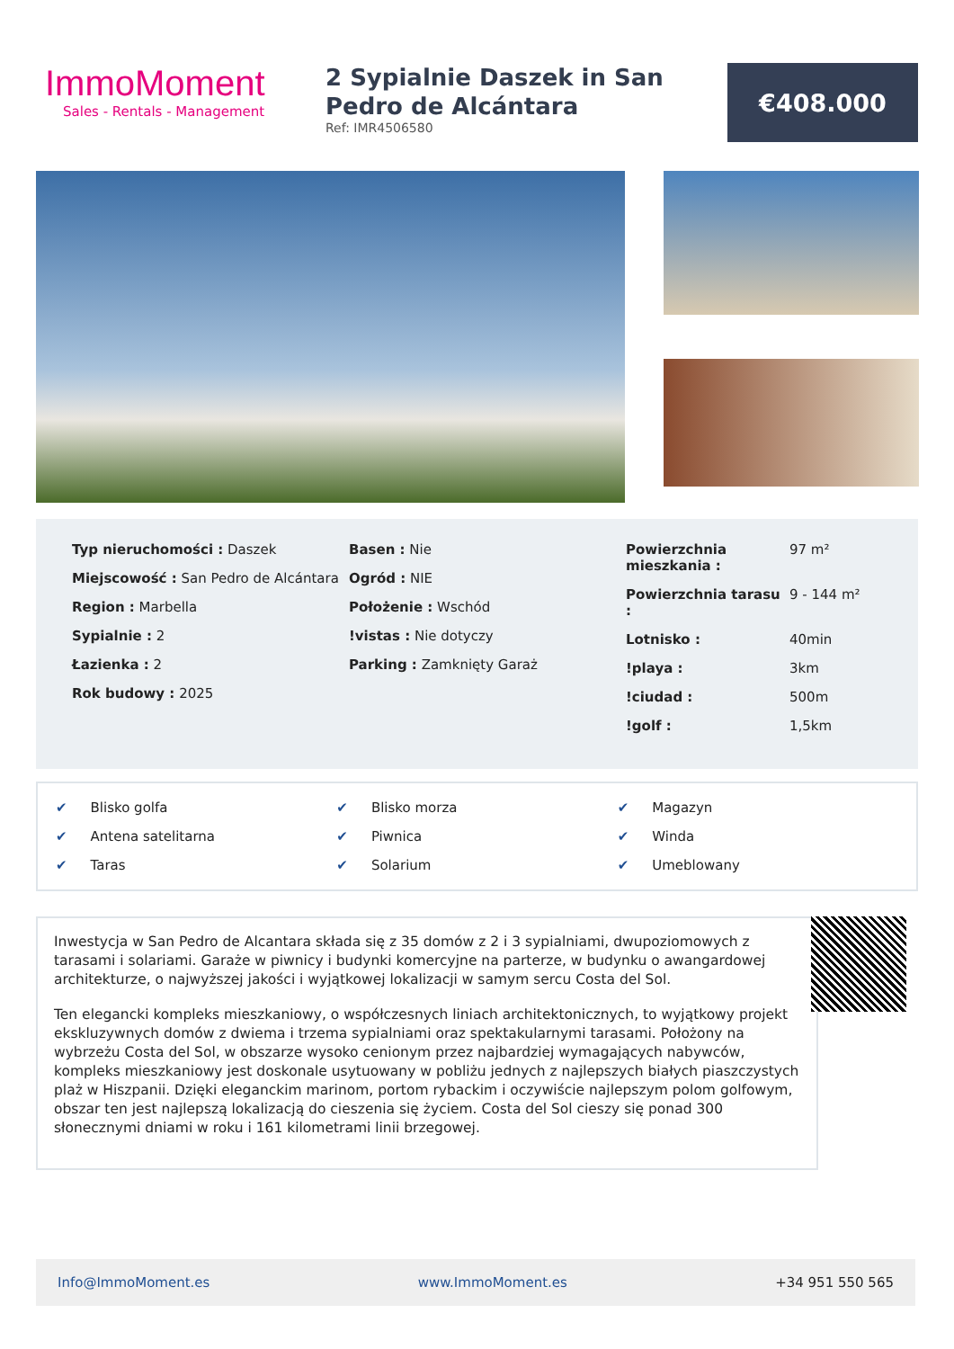ImmoMoment
Sales - Rentals - Management
2 Sypialnie Daszek in San Pedro de Alcántara
Ref: IMR4506580
€408.000
Typ nieruchomości : Daszek
Miejscowość : San Pedro de Alcántara
Region : Marbella
Sypialnie : 2
Łazienka : 2
Rok budowy : 2025
Basen : Nie
Ogród : NIE
Położenie : Wschód
!vistas : Nie dotyczy
Parking : Zamknięty Garaż
| Powierzchnia mieszkania : | 97 m² |
| Powierzchnia tarasu : | 9 - 144 m² |
| Lotnisko : | 40min |
| !playa : | 3km |
| !ciudad : | 500m |
| !golf : | 1,5km |
✔ Blisko golfa
✔ Blisko morza
✔ Magazyn
✔ Antena satelitarna
✔ Piwnica
✔ Winda
✔ Taras
✔ Solarium
✔ Umeblowany
Inwestycja w San Pedro de Alcantara składa się z 35 domów z 2 i 3 sypialniami, dwupoziomowych z tarasami i solariami. Garaże w piwnicy i budynki komercyjne na parterze, w budynku o awangardowej architekturze, o najwyższej jakości i wyjątkowej lokalizacji w samym sercu Costa del Sol.
Ten elegancki kompleks mieszkaniowy, o współczesnych liniach architektonicznych, to wyjątkowy projekt ekskluzywnych domów z dwiema i trzema sypialniami oraz spektakularnymi tarasami. Położony na wybrzeżu Costa del Sol, w obszarze wysoko cenionym przez najbardziej wymagających nabywców, kompleks mieszkaniowy jest doskonale usytuowany w pobliżu jednych z najlepszych białych piaszczystych plaż w Hiszpanii. Dzięki eleganckim marinom, portom rybackim i oczywiście najlepszym polom golfowym, obszar ten jest najlepszą lokalizacją do cieszenia się życiem. Costa del Sol cieszy się ponad 300 słonecznymi dniami w roku i 161 kilometrami linii brzegowej.
Info@ImmoMoment.es www.ImmoMoment.es +34 951 550 565